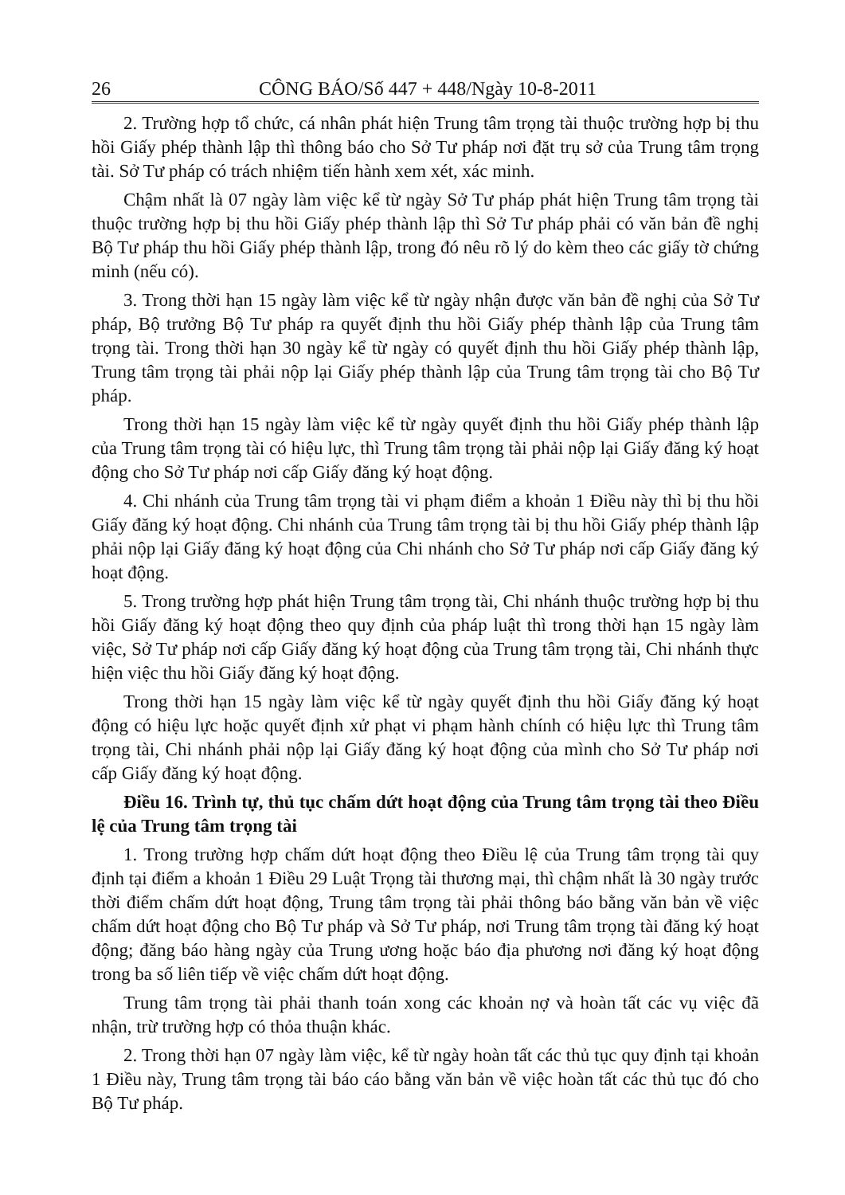26 CÔNG BÁO/Số 447 + 448/Ngày 10-8-2011
2. Trường hợp tổ chức, cá nhân phát hiện Trung tâm trọng tài thuộc trường hợp bị thu hồi Giấy phép thành lập thì thông báo cho Sở Tư pháp nơi đặt trụ sở của Trung tâm trọng tài. Sở Tư pháp có trách nhiệm tiến hành xem xét, xác minh.
Chậm nhất là 07 ngày làm việc kể từ ngày Sở Tư pháp phát hiện Trung tâm trọng tài thuộc trường hợp bị thu hồi Giấy phép thành lập thì Sở Tư pháp phải có văn bản đề nghị Bộ Tư pháp thu hồi Giấy phép thành lập, trong đó nêu rõ lý do kèm theo các giấy tờ chứng minh (nếu có).
3. Trong thời hạn 15 ngày làm việc kể từ ngày nhận được văn bản đề nghị của Sở Tư pháp, Bộ trưởng Bộ Tư pháp ra quyết định thu hồi Giấy phép thành lập của Trung tâm trọng tài. Trong thời hạn 30 ngày kể từ ngày có quyết định thu hồi Giấy phép thành lập, Trung tâm trọng tài phải nộp lại Giấy phép thành lập của Trung tâm trọng tài cho Bộ Tư pháp.
Trong thời hạn 15 ngày làm việc kể từ ngày quyết định thu hồi Giấy phép thành lập của Trung tâm trọng tài có hiệu lực, thì Trung tâm trọng tài phải nộp lại Giấy đăng ký hoạt động cho Sở Tư pháp nơi cấp Giấy đăng ký hoạt động.
4. Chi nhánh của Trung tâm trọng tài vi phạm điểm a khoản 1 Điều này thì bị thu hồi Giấy đăng ký hoạt động. Chi nhánh của Trung tâm trọng tài bị thu hồi Giấy phép thành lập phải nộp lại Giấy đăng ký hoạt động của Chi nhánh cho Sở Tư pháp nơi cấp Giấy đăng ký hoạt động.
5. Trong trường hợp phát hiện Trung tâm trọng tài, Chi nhánh thuộc trường hợp bị thu hồi Giấy đăng ký hoạt động theo quy định của pháp luật thì trong thời hạn 15 ngày làm việc, Sở Tư pháp nơi cấp Giấy đăng ký hoạt động của Trung tâm trọng tài, Chi nhánh thực hiện việc thu hồi Giấy đăng ký hoạt động.
Trong thời hạn 15 ngày làm việc kể từ ngày quyết định thu hồi Giấy đăng ký hoạt động có hiệu lực hoặc quyết định xử phạt vi phạm hành chính có hiệu lực thì Trung tâm trọng tài, Chi nhánh phải nộp lại Giấy đăng ký hoạt động của mình cho Sở Tư pháp nơi cấp Giấy đăng ký hoạt động.
Điều 16. Trình tự, thủ tục chấm dứt hoạt động của Trung tâm trọng tài theo Điều lệ của Trung tâm trọng tài
1. Trong trường hợp chấm dứt hoạt động theo Điều lệ của Trung tâm trọng tài quy định tại điểm a khoản 1 Điều 29 Luật Trọng tài thương mại, thì chậm nhất là 30 ngày trước thời điểm chấm dứt hoạt động, Trung tâm trọng tài phải thông báo bằng văn bản về việc chấm dứt hoạt động cho Bộ Tư pháp và Sở Tư pháp, nơi Trung tâm trọng tài đăng ký hoạt động; đăng báo hàng ngày của Trung ương hoặc báo địa phương nơi đăng ký hoạt động trong ba số liên tiếp về việc chấm dứt hoạt động.
Trung tâm trọng tài phải thanh toán xong các khoản nợ và hoàn tất các vụ việc đã nhận, trừ trường hợp có thỏa thuận khác.
2. Trong thời hạn 07 ngày làm việc, kể từ ngày hoàn tất các thủ tục quy định tại khoản 1 Điều này, Trung tâm trọng tài báo cáo bằng văn bản về việc hoàn tất các thủ tục đó cho Bộ Tư pháp.